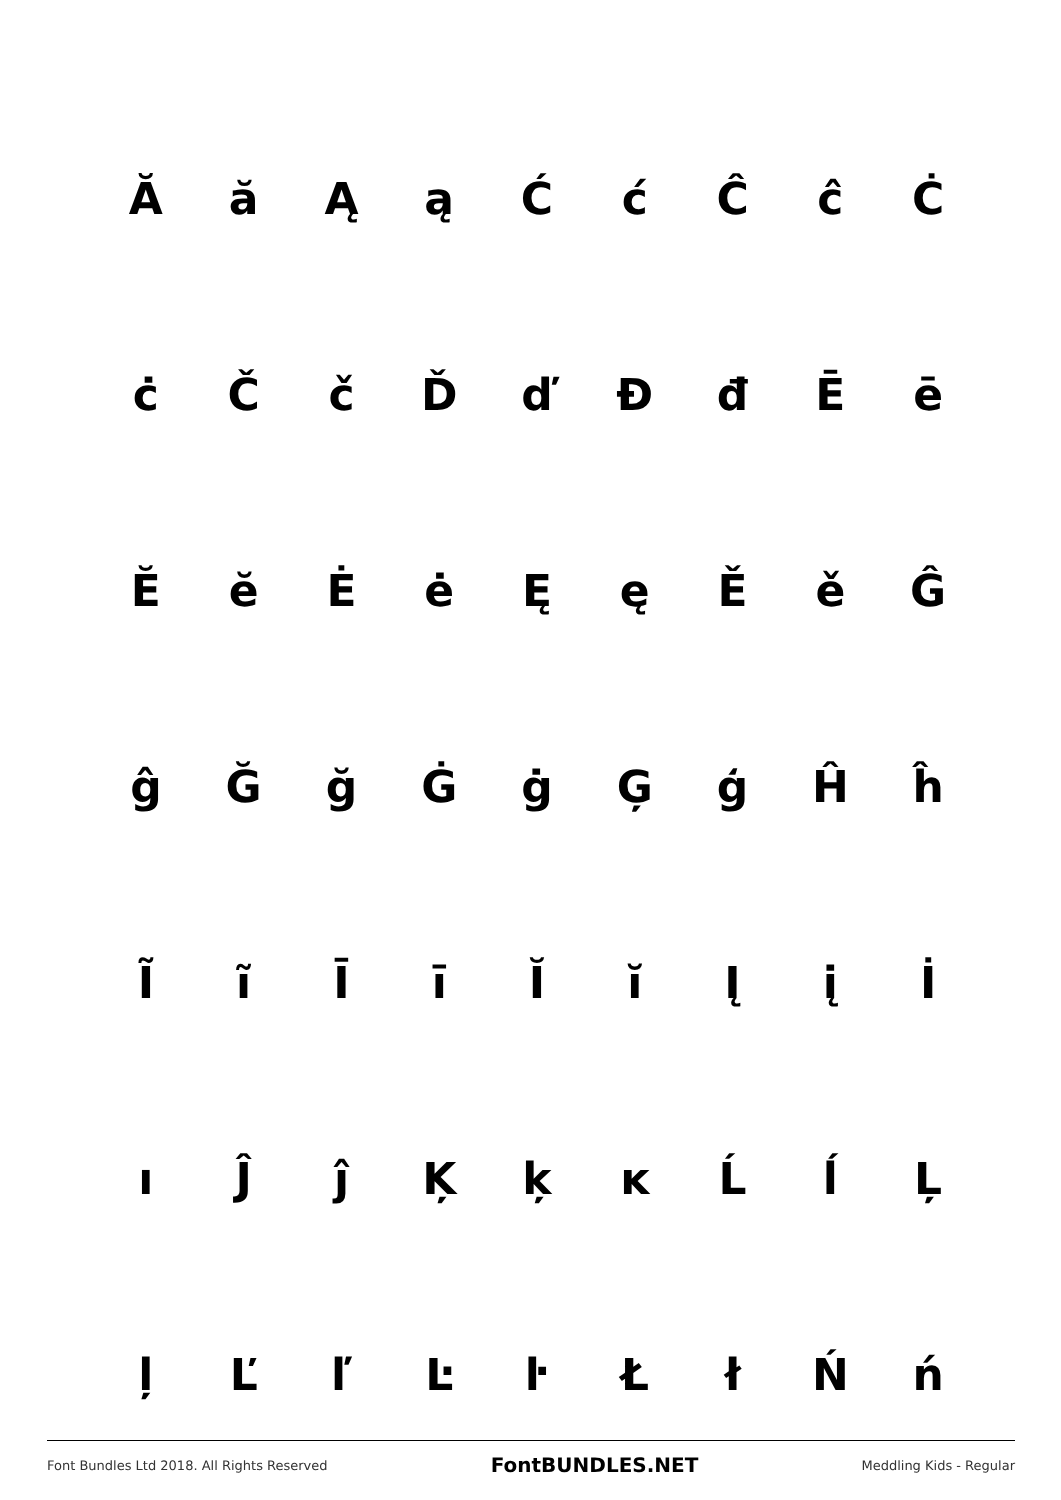Ă ă Ą ą Ć ć Ĉ ĉ Ċ ċ Č č Ď ď Đ đ Ē ē Ĕ ĕ Ė ė Ę ę Ě ě Ĝ ĝ Ğ ğ Ġ ġ Ģ ģ Ĥ ĥ Ĩ ĩ Ī ī Ĭ ĭ Į į İ ı Ĵ ĵ Ķ ķ ĸ Ĺ ĺ Ļ ļ Ľ ľ Ŀ ŀ Ł ł Ń ń
Font Bundles Ltd 2018. All Rights Reserved FontBUNDLES.NET Meddling Kids - Regular